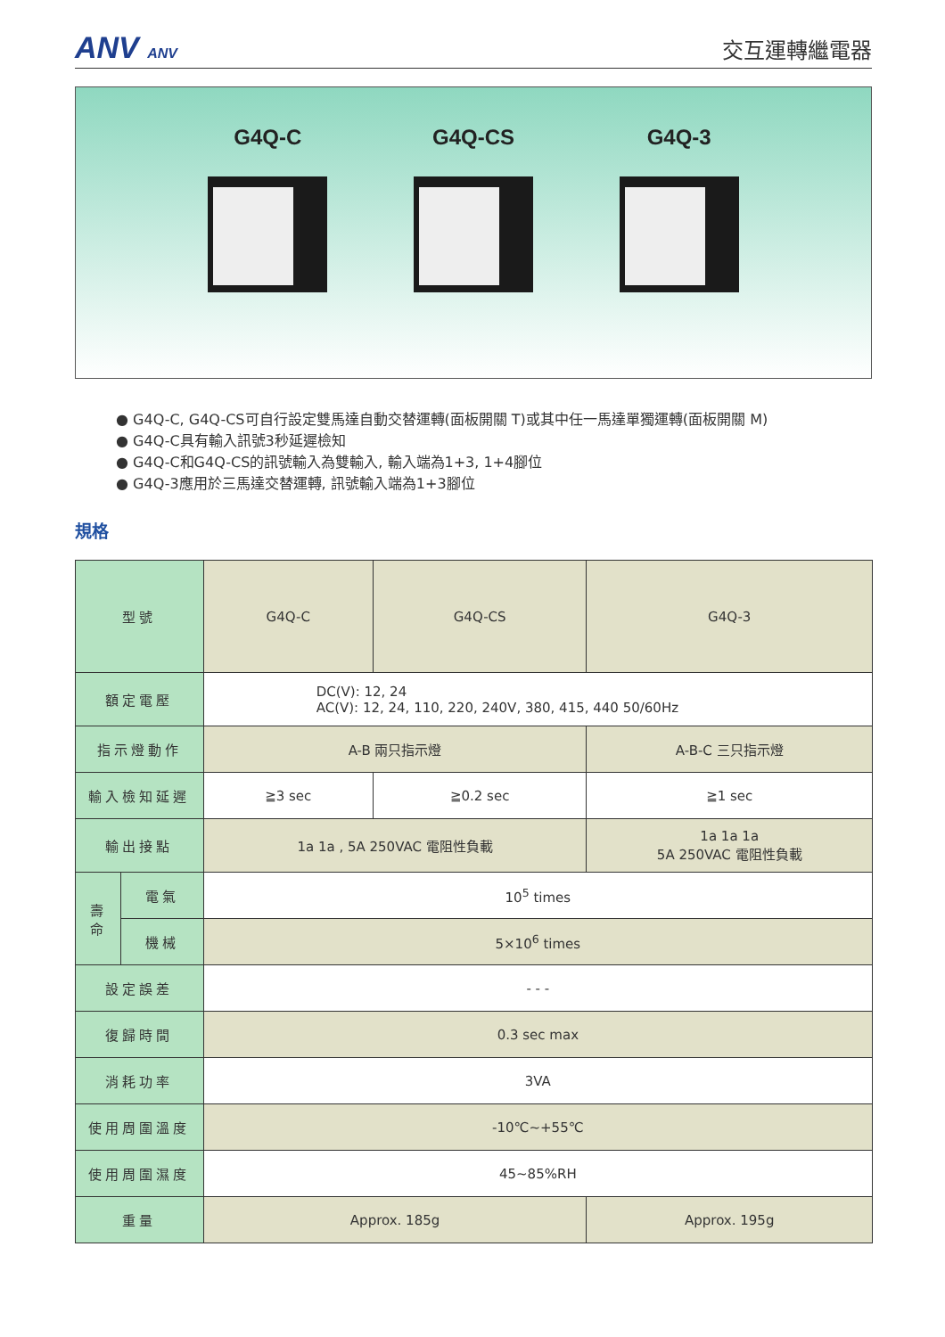ANV ANV
交互運轉繼電器
G4Q-C G4Q-CS G4Q-3
● G4Q-C, G4Q-CS可自行設定雙馬達自動交替運轉(面板開關 T)或其中任一馬達單獨運轉(面板開關 M)
● G4Q-C具有輸入訊號3秒延遲檢知
● G4Q-C和G4Q-CS的訊號輸入為雙輸入, 輸入端為1+3, 1+4腳位
● G4Q-3應用於三馬達交替運轉, 訊號輸入端為1+3腳位
規格
| 型號 | | G4Q-C | G4Q-CS | G4Q-3 |
| 額定電壓 | | DC(V): 12, 24 AC(V): 12, 24, 110, 220, 240V, 380, 415, 440 50/60Hz | | |
| 指示燈動作 | | A-B 兩只指示燈 | | A-B-C 三只指示燈 |
| 輸入檢知延遲 | | ≧3 sec | ≧0.2 sec | ≧1 sec |
| 輸出接點 | | 1a 1a , 5A 250VAC 電阻性負載 | | 1a 1a 1a 5A 250VAC 電阻性負載 |
| 壽 命 | 電氣 | 10<sup>5</sup> times | | |
| | 機械 | 5×10<sup>6</sup> times | | |
| 設定誤差 | | - - - | | |
| 復歸時間 | | 0.3 sec max | | |
| 消耗功率 | | 3VA | | |
| 使用周圍溫度 | | -10℃~+55℃ | | |
| 使用周圍濕度 | | 45~85%RH | | |
| 重量 | | Approx. 185g | | Approx. 195g |